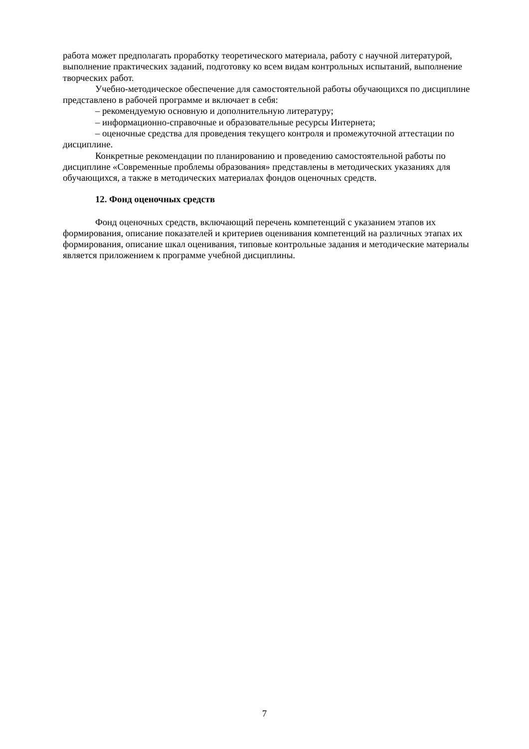работа может предполагать проработку теоретического материала, работу с научной литературой, выполнение практических заданий, подготовку ко всем видам контрольных испытаний, выполнение творческих работ.
Учебно-методическое обеспечение для самостоятельной работы обучающихся по дисциплине представлено в рабочей программе и включает в себя:
– рекомендуемую основную и дополнительную литературу;
– информационно-справочные и образовательные ресурсы Интернета;
– оценочные средства для проведения текущего контроля и промежуточной аттестации по дисциплине.
Конкретные рекомендации по планированию и проведению самостоятельной работы по дисциплине «Современные проблемы образования» представлены в методических указаниях для обучающихся, а также в методических материалах фондов оценочных средств.
12. Фонд оценочных средств
Фонд оценочных средств, включающий перечень компетенций с указанием этапов их формирования, описание показателей и критериев оценивания компетенций на различных этапах их формирования, описание шкал оценивания, типовые контрольные задания и методические материалы является приложением к программе учебной дисциплины.
7